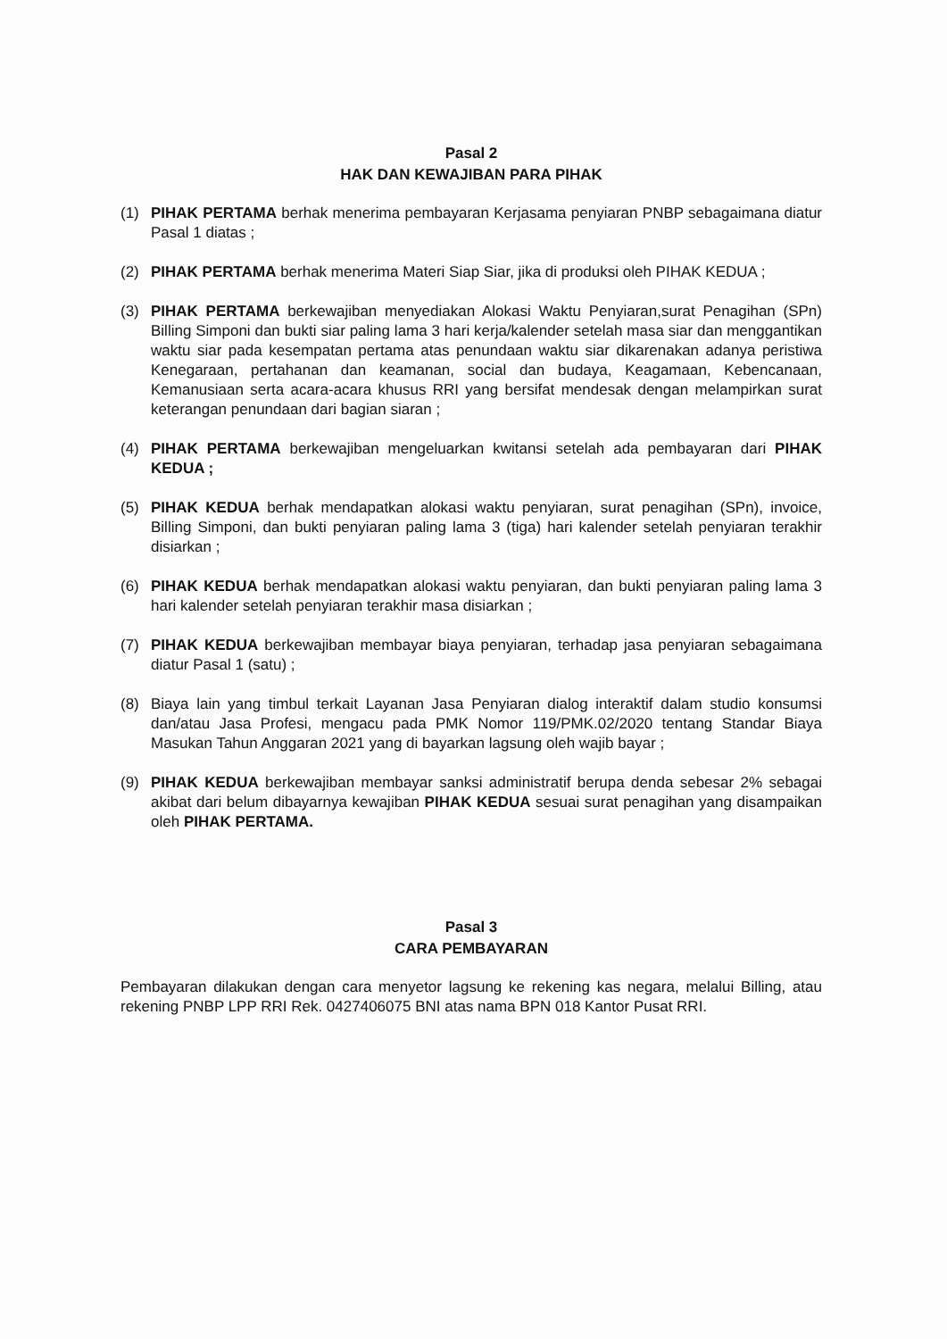Pasal 2
HAK DAN KEWAJIBAN PARA PIHAK
(1) PIHAK PERTAMA berhak menerima pembayaran Kerjasama penyiaran PNBP sebagaimana diatur Pasal 1 diatas ;
(2) PIHAK PERTAMA berhak menerima Materi Siap Siar, jika di produksi oleh PIHAK KEDUA ;
(3) PIHAK PERTAMA berkewajiban menyediakan Alokasi Waktu Penyiaran,surat Penagihan (SPn) Billing Simponi dan bukti siar paling lama 3 hari kerja/kalender setelah masa siar dan menggantikan waktu siar pada kesempatan pertama atas penundaan waktu siar dikarenakan adanya peristiwa Kenegaraan, pertahanan dan keamanan, social dan budaya, Keagamaan, Kebencanaan, Kemanusiaan serta acara-acara khusus RRI yang bersifat mendesak dengan melampirkan surat keterangan penundaan dari bagian siaran ;
(4) PIHAK PERTAMA berkewajiban mengeluarkan kwitansi setelah ada pembayaran dari PIHAK KEDUA ;
(5) PIHAK KEDUA berhak mendapatkan alokasi waktu penyiaran, surat penagihan (SPn), invoice, Billing Simponi, dan bukti penyiaran paling lama 3 (tiga) hari kalender setelah penyiaran terakhir disiarkan ;
(6) PIHAK KEDUA berhak mendapatkan alokasi waktu penyiaran, dan bukti penyiaran paling lama 3 hari kalender setelah penyiaran terakhir masa disiarkan ;
(7) PIHAK KEDUA berkewajiban membayar biaya penyiaran, terhadap jasa penyiaran sebagaimana diatur Pasal 1 (satu) ;
(8) Biaya lain yang timbul terkait Layanan Jasa Penyiaran dialog interaktif dalam studio konsumsi dan/atau Jasa Profesi, mengacu pada PMK Nomor 119/PMK.02/2020 tentang Standar Biaya Masukan Tahun Anggaran 2021 yang di bayarkan lagsung oleh wajib bayar ;
(9) PIHAK KEDUA berkewajiban membayar sanksi administratif berupa denda sebesar 2% sebagai akibat dari belum dibayarnya kewajiban PIHAK KEDUA sesuai surat penagihan yang disampaikan oleh PIHAK PERTAMA.
Pasal 3
CARA PEMBAYARAN
Pembayaran dilakukan dengan cara menyetor lagsung ke rekening kas negara, melalui Billing, atau rekening PNBP LPP RRI Rek. 0427406075 BNI atas nama BPN 018 Kantor Pusat RRI.